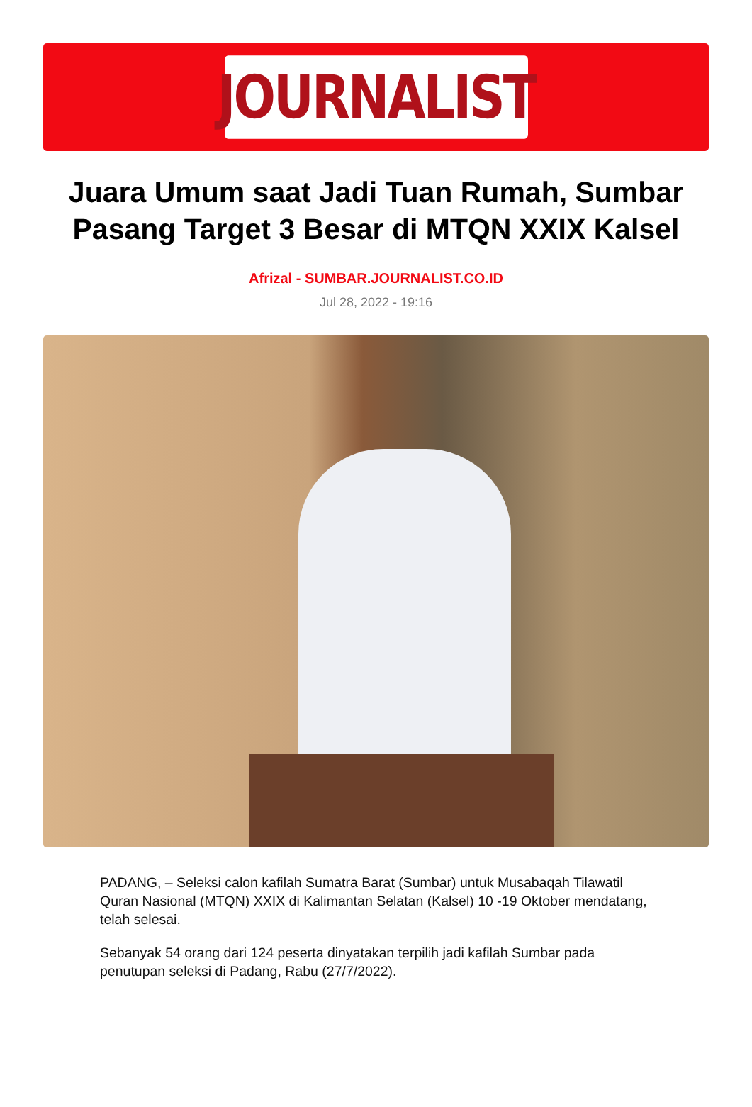JOURNALIST
Juara Umum saat Jadi Tuan Rumah, Sumbar Pasang Target 3 Besar di MTQN XXIX Kalsel
Afrizal - SUMBAR.JOURNALIST.CO.ID
Jul 28, 2022 - 19:16
PADANG, – Seleksi calon kafilah Sumatra Barat (Sumbar) untuk Musabaqah Tilawatil Quran Nasional (MTQN) XXIX di Kalimantan Selatan (Kalsel) 10 -19 Oktober mendatang, telah selesai.
Sebanyak 54 orang dari 124 peserta dinyatakan terpilih jadi kafilah Sumbar pada penutupan seleksi di Padang, Rabu (27/7/2022).